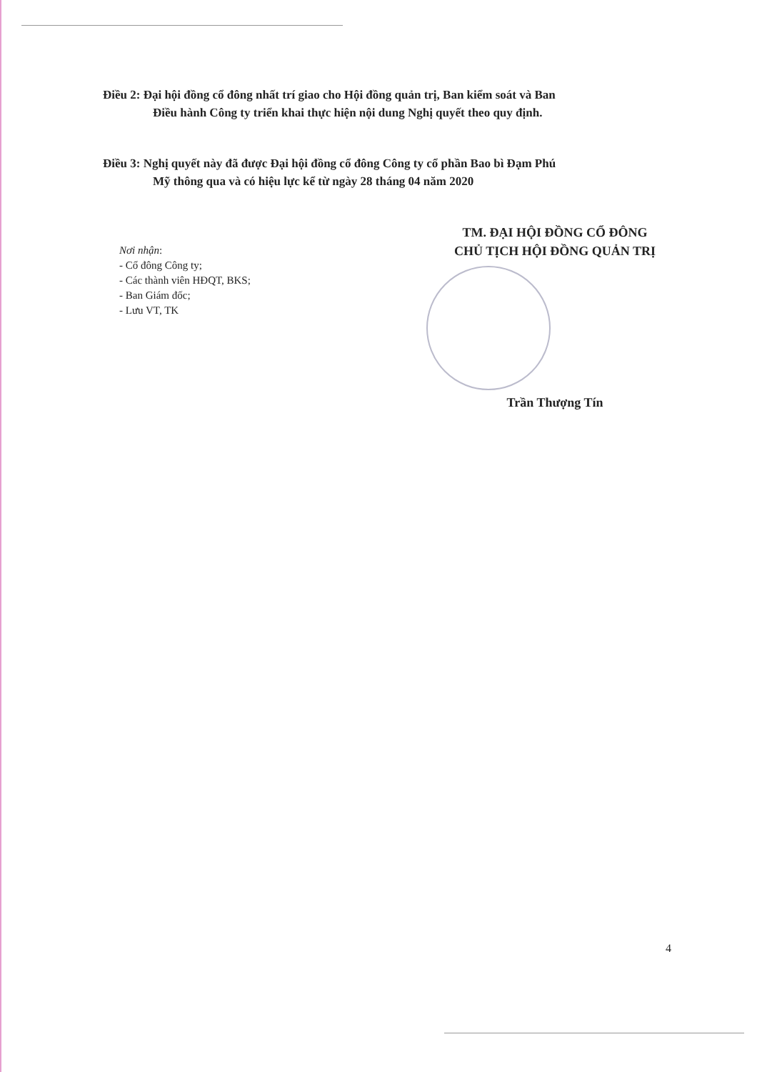Điều 2: Đại hội đồng cổ đông nhất trí giao cho Hội đồng quản trị, Ban kiểm soát và Ban
Điều hành Công ty triển khai thực hiện nội dung Nghị quyết theo quy định.
Điều 3: Nghị quyết này đã được Đại hội đồng cổ đông Công ty cổ phần Bao bì Đạm Phú
Mỹ thông qua và có hiệu lực kể từ ngày 28 tháng 04 năm 2020
Nơi nhận:
- Cổ đông Công ty;
- Các thành viên HĐQT, BKS;
- Ban Giám đốc;
- Lưu VT, TK
TM. ĐẠI HỘI ĐỒNG CỔ ĐÔNG
CHỦ TỊCH HỘI ĐỒNG QUẢN TRỊ
Trần Thượng Tín
4